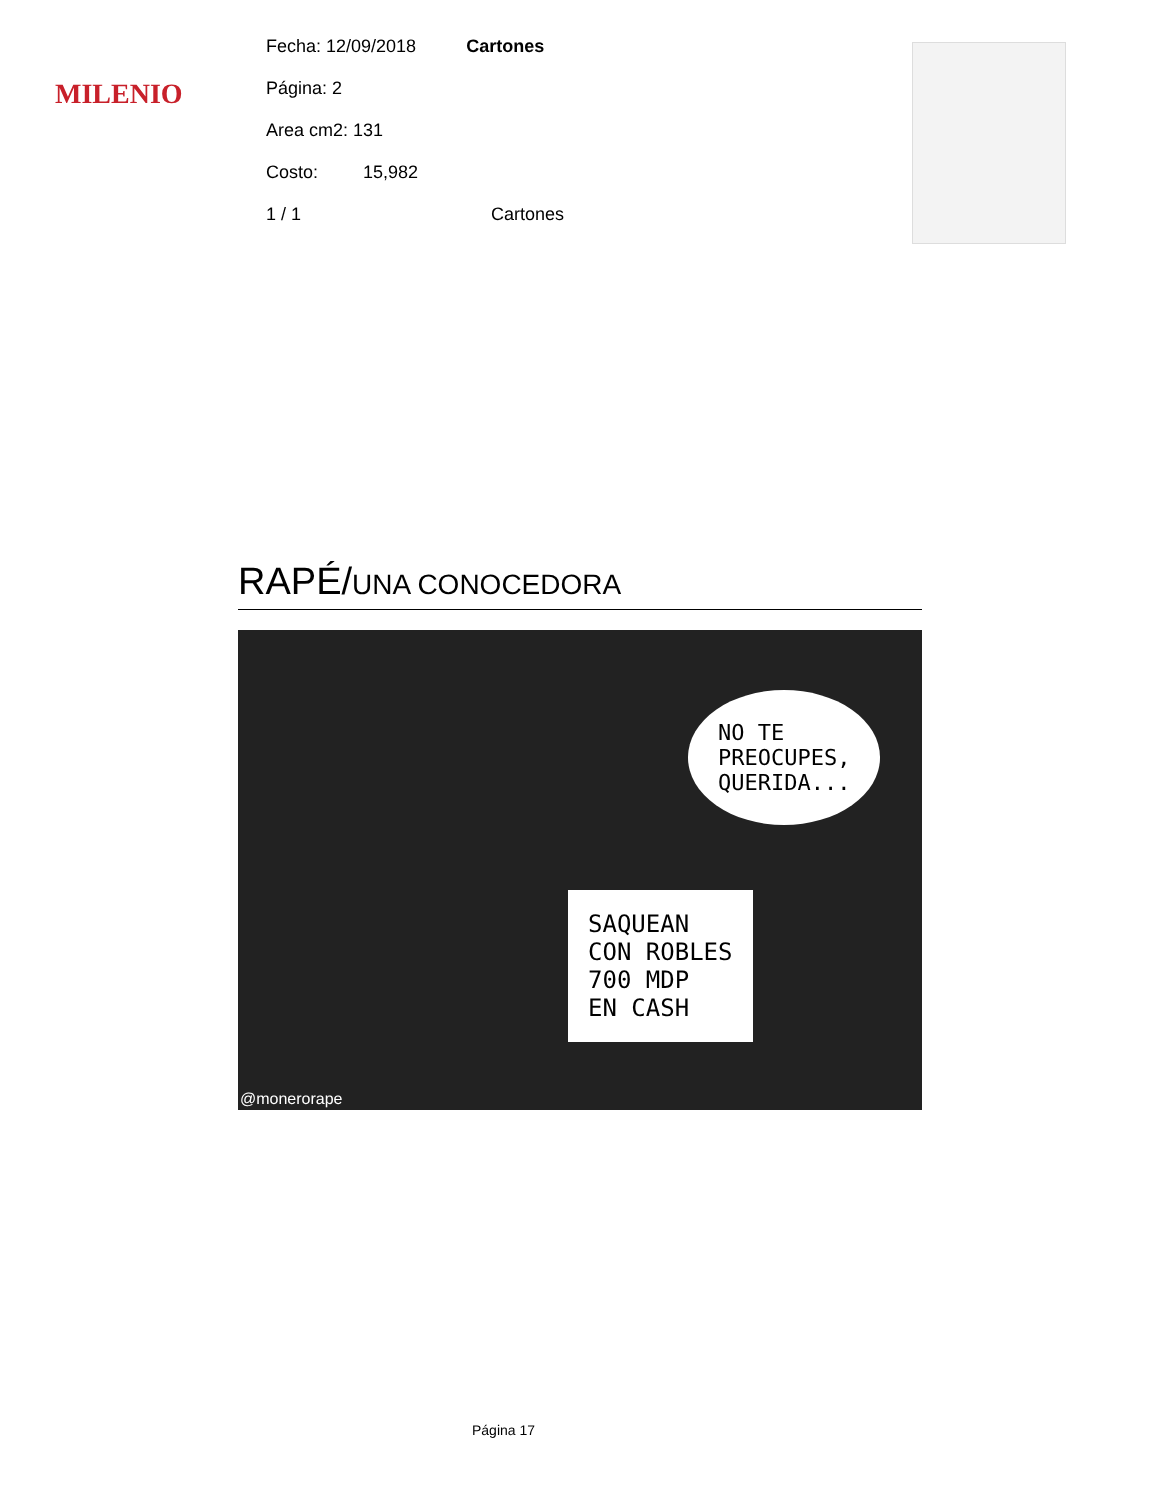MILENIO
Fecha: 12/09/2018 Cartones
Página: 2
Area cm2: 131
Costo: 15,982
1 / 1 Cartones
RAPÉ/UNA CONOCEDORA
NO TE
PREOCUPES,
QUERIDA...
SAQUEAN
CON ROBLES
700 MDP
EN CASH
@monerorape
Página 17